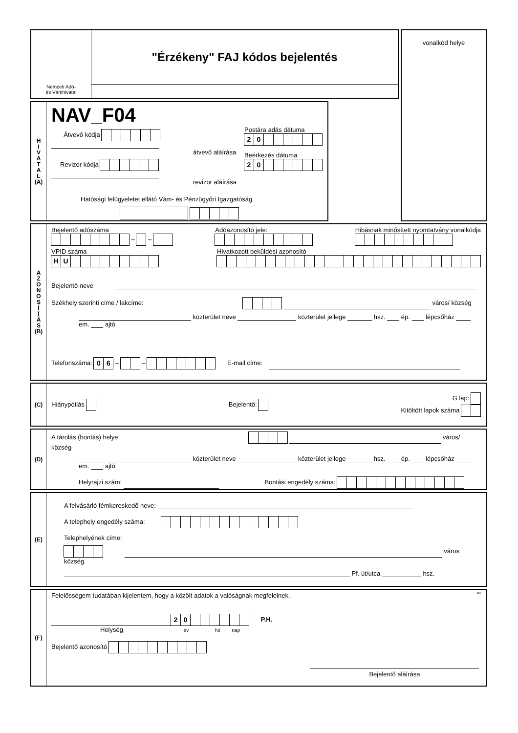Nemzeti Adó-
és Vámhivatal
"Érzékeny" FAJ kódos bejelentés
vonalkód helye
H
I
V
A
T
A
L
(A)
NAV_F04
Átvevő kódja
átvevő aláírása
Revizor kódja
revizor aláírása
Postára adás dátuma
20
Beérkezés dátuma
20
Hatósági felügyeletet ellátó Vám- és Pénzügyőri Igazgatóság
A
Z
O
N
O
S
Í
T
Á
S
(B)
Bejelentő adószáma
– –
Adóazonosító jele:
Hibásnak minősített nyomtatvány vonalkódja
VPID száma
HU
Hivatkozott beküldési azonosító
Bejelentő neve
Székhely szerinti címe / lakcíme: város/ község
közterület neve közterület jellege hsz. ép. lépcsőház em. ajtó
Telefonszáma: 06 – – E-mail címe:
(C)
Hiánypótlás Bejelentő:
G lap:
Kitöltött lapok száma
(D)
A tárolás (bontás) helye: város/ község
közterület neve közterület jellege hsz. ép. lépcsőház em. ajtó
Helyrajzi szám: Bontási engedély száma:
(E)
A felvásárló fémkereskedő neve:
A telephely engedély száma:
Telephelyének címe:
város község
Pf. út/utca hsz.
(F)
Felelősségem tudatában kijelentem, hogy a közölt adatok a valóságnak megfelelnek. FIX
20 P.H.
Helység év hó nap
Bejelentő azonosító
Bejelentő aláírása